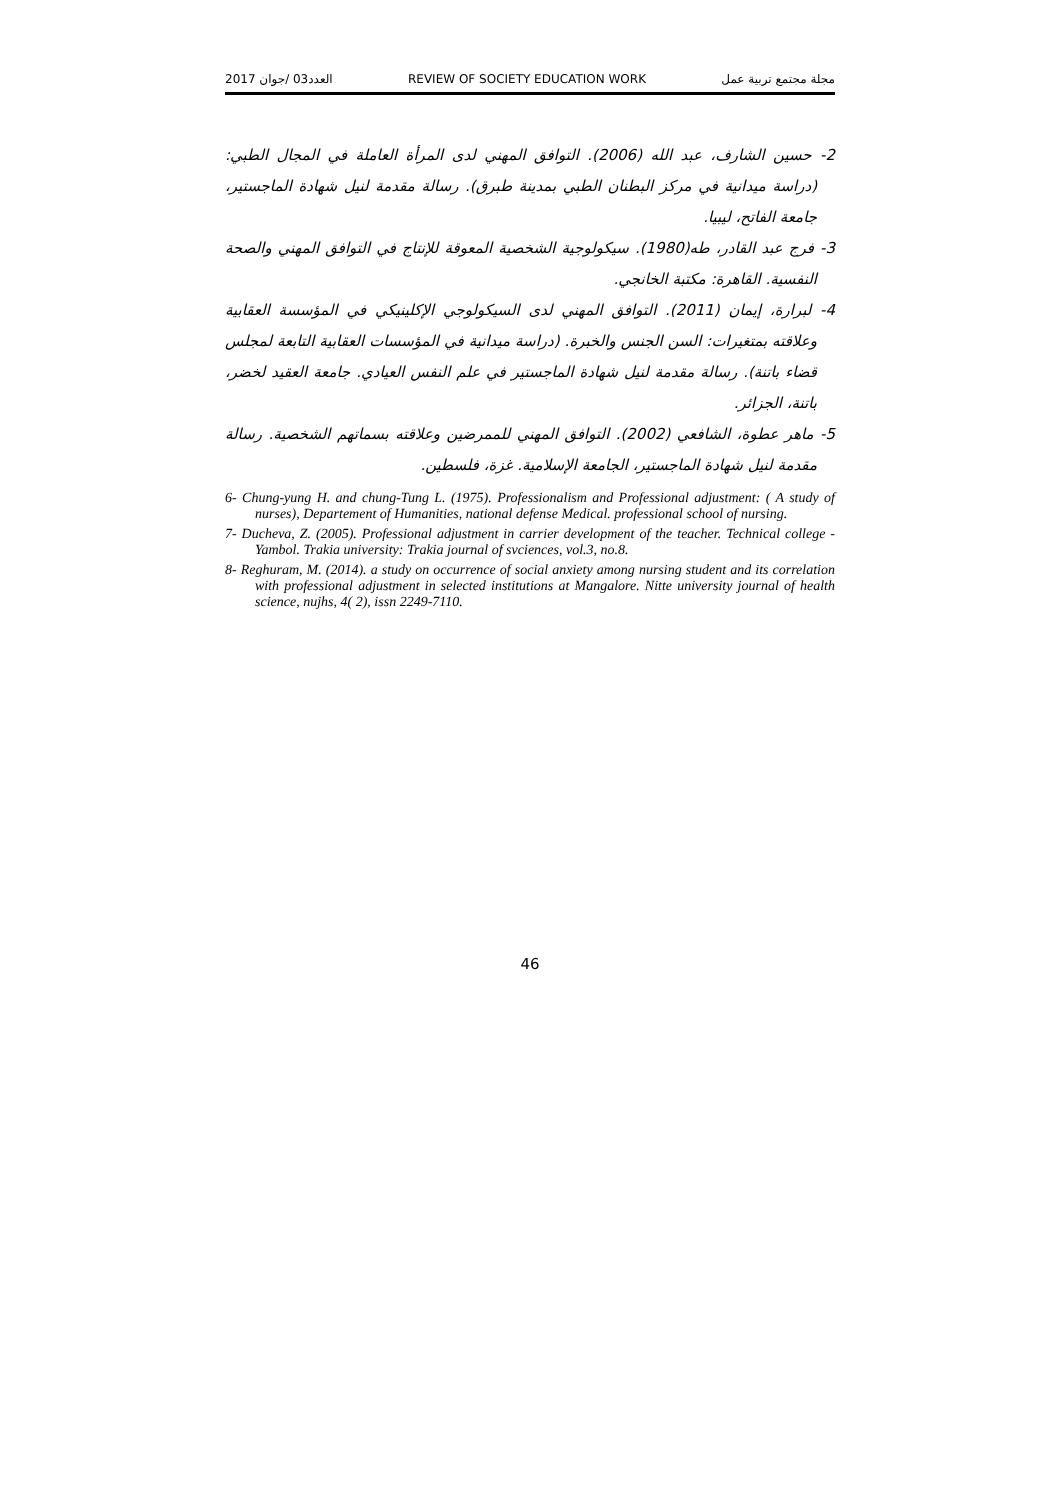العدد03 /جوان 2017 REVIEW OF SOCIETY EDUCATION WORK مجلة مجتمع تربية عمل
2- حسين الشارف، عبد الله (2006). التوافق المهني لدى المرأة العاملة في المجال الطبي: (دراسة ميدانية في مركز البطنان الطبي بمدينة طبرق). رسالة مقدمة لنيل شهادة الماجستير، جامعة الفاتح، ليبيا.
3- فرج عبد القادر، طه(1980). سيكولوجية الشخصية المعوقة للإنتاج في التوافق المهني والصحة النفسية. القاهرة: مكتبة الخانجي.
4- لبرارة، إيمان (2011). التوافق المهني لدى السيكولوجي الإكلينيكي في المؤسسة العقابية وعلاقته بمتغيرات: السن الجنس والخبرة. (دراسة ميدانية في المؤسسات العقابية التابعة لمجلس قضاء باتنة). رسالة مقدمة لنيل شهادة الماجستير في علم النفس العيادي. جامعة العقيد لخضر، باتنة، الجزائر.
5- ماهر عطوة، الشافعي (2002). التوافق المهني للممرضين وعلاقته بسماتهم الشخصية. رسالة مقدمة لنيل شهادة الماجستير، الجامعة الإسلامية. غزة، فلسطين.
6- Chung-yung H. and chung-Tung L. (1975). Professionalism and Professional adjustment: ( A study of nurses), Departement of Humanities, national defense Medical. professional school of nursing.
7- Ducheva, Z. (2005). Professional adjustment in carrier development of the teacher. Technical college - Yambol. Trakia university: Trakia journal of svciences, vol.3, no.8.
8- Reghuram, M. (2014). a study on occurrence of social anxiety among nursing student and its correlation with professional adjustment in selected institutions at Mangalore. Nitte university journal of health science, nujhs, 4( 2), issn 2249-7110.
46